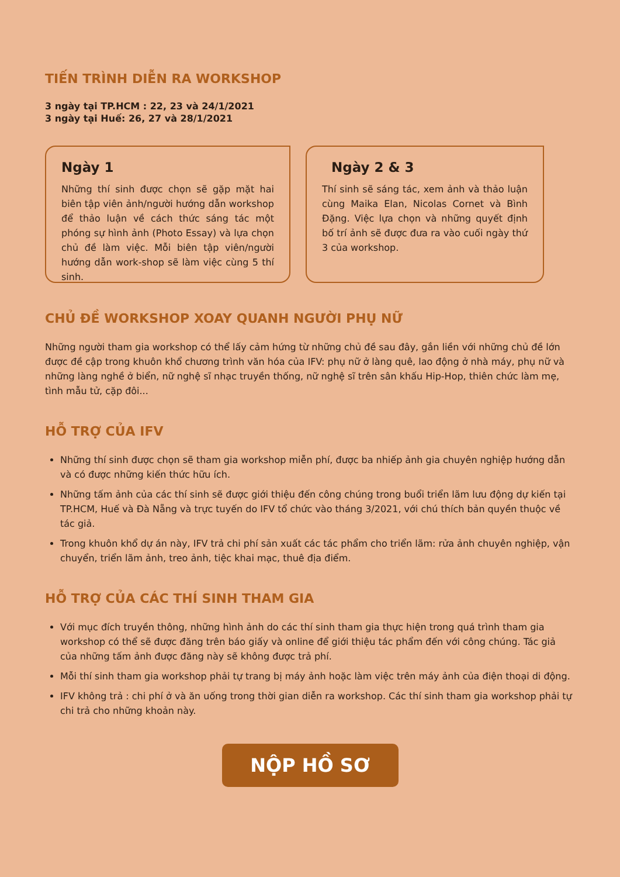TIẾN TRÌNH DIỄN RA WORKSHOP
3 ngày tại TP.HCM : 22, 23 và 24/1/2021
3 ngày tại Huế: 26, 27 và 28/1/2021
Ngày 1
Những thí sinh được chọn sẽ gặp mặt hai biên tập viên ảnh/người hướng dẫn workshop để thảo luận về cách thức sáng tác một phóng sự hình ảnh (Photo Essay) và lựa chọn chủ đề làm việc. Mỗi biên tập viên/người hướng dẫn work-shop sẽ làm việc cùng 5 thí sinh.
Ngày 2 & 3
Thí sinh sẽ sáng tác, xem ảnh và thảo luận cùng Maika Elan, Nicolas Cornet và Bình Đặng. Việc lựa chọn và những quyết định bố trí ảnh sẽ được đưa ra vào cuối ngày thứ 3 của workshop.
CHỦ ĐỀ WORKSHOP XOAY QUANH NGƯỜI PHỤ NỮ
Những người tham gia workshop có thể lấy cảm hứng từ những chủ đề sau đây, gắn liền với những chủ đề lớn được đề cập trong khuôn khổ chương trình văn hóa của IFV: phụ nữ ở làng quê, lao động ở nhà máy, phụ nữ và những làng nghề ở biển, nữ nghệ sĩ nhạc truyền thống, nữ nghệ sĩ trên sân khấu Hip-Hop, thiên chức làm mẹ, tình mẫu tử, cặp đôi...
HỖ TRỢ CỦA IFV
Những thí sinh được chọn sẽ tham gia workshop miễn phí, được ba nhiếp ảnh gia chuyên nghiệp hướng dẫn và có được những kiến thức hữu ích.
Những tấm ảnh của các thí sinh sẽ được giới thiệu đến công chúng trong buổi triển lãm lưu động dự kiến tại TP.HCM, Huế và Đà Nẵng và trực tuyến do IFV tổ chức vào tháng 3/2021, với chú thích bản quyền thuộc về tác giả.
Trong khuôn khổ dự án này, IFV trả chi phí sản xuất các tác phẩm cho triển lãm: rửa ảnh chuyên nghiệp, vận chuyển, triển lãm ảnh, treo ảnh, tiệc khai mạc, thuê địa điểm.
HỖ TRỢ CỦA CÁC THÍ SINH THAM GIA
Với mục đích truyền thông, những hình ảnh do các thí sinh tham gia thực hiện trong quá trình tham gia workshop có thể sẽ được đăng trên báo giấy và online để giới thiệu tác phẩm đến với công chúng. Tác giả của những tấm ảnh được đăng này sẽ không được trả phí.
Mỗi thí sinh tham gia workshop phải tự trang bị máy ảnh hoặc làm việc trên máy ảnh của điện thoại di động.
IFV không trả : chi phí ở và ăn uống trong thời gian diễn ra workshop. Các thí sinh tham gia workshop phải tự chi trả cho những khoản này.
NỘP HỒ SƠ